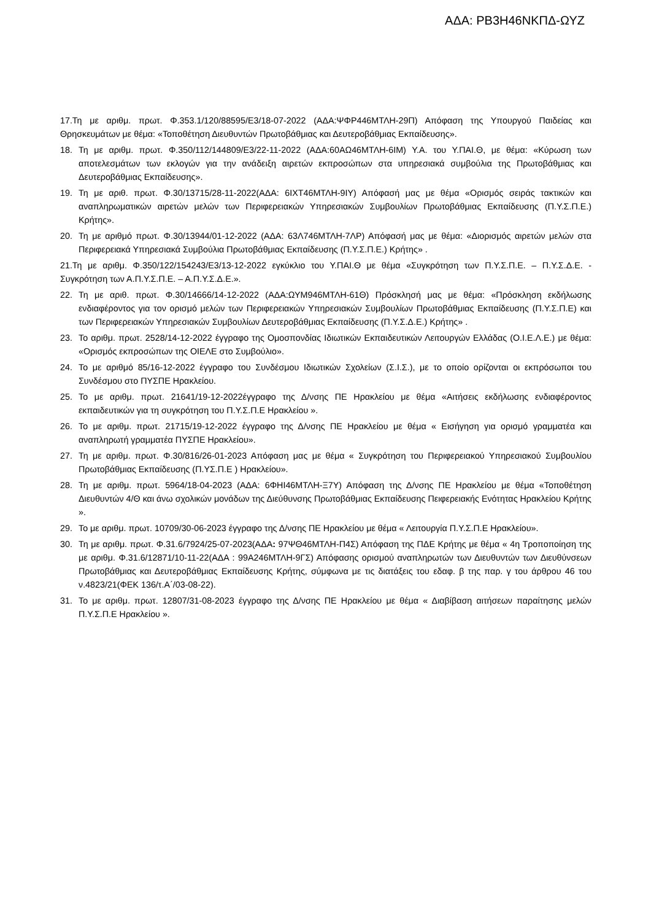ΑΔΑ: ΡΒ3Η46ΝΚΠΔ-ΩΥΖ
17.Τη με αριθμ. πρωτ. Φ.353.1/120/88595/Ε3/18-07-2022 (ΑΔΑ:ΨΦΡ446ΜΤΛΗ-29Π) Απόφαση της Υπουργού Παιδείας και Θρησκευμάτων με θέμα: «Τοποθέτηση Διευθυντών Πρωτοβάθμιας και Δευτεροβάθμιας Εκπαίδευσης».
18. Τη με αριθμ. πρωτ. Φ.350/112/144809/Ε3/22-11-2022 (ΑΔΑ:60ΑΩ46ΜΤΛΗ-6ΙΜ) Υ.Α. του Υ.ΠΑΙ.Θ, με θέμα: «Κύρωση των αποτελεσμάτων των εκλογών για την ανάδειξη αιρετών εκπροσώπων στα υπηρεσιακά συμβούλια της Πρωτοβάθμιας και Δευτεροβάθμιας Εκπαίδευσης».
19. Τη με αριθ. πρωτ. Φ.30/13715/28-11-2022(ΑΔΑ: 6ΙΧΤ46ΜΤΛΗ-9ΙΥ) Απόφασή μας με θέμα «Ορισμός σειράς τακτικών και αναπληρωματικών αιρετών μελών των Περιφερειακών Υπηρεσιακών Συμβουλίων Πρωτοβάθμιας Εκπαίδευσης (Π.Υ.Σ.Π.Ε.) Κρήτης».
20. Τη με αριθμό πρωτ. Φ.30/13944/01-12-2022 (ΑΔΑ: 63Λ746ΜΤΛΗ-7ΛΡ) Απόφασή μας με θέμα: «Διορισμός αιρετών μελών στα Περιφερειακά Υπηρεσιακά Συμβούλια Πρωτοβάθμιας Εκπαίδευσης (Π.Υ.Σ.Π.Ε.) Κρήτης» .
21.Τη με αριθμ. Φ.350/122/154243/Ε3/13-12-2022 εγκύκλιο του Υ.ΠΑΙ.Θ με θέμα «Συγκρότηση των Π.Υ.Σ.Π.Ε. – Π.Υ.Σ.Δ.Ε. - Συγκρότηση των Α.Π.Υ.Σ.Π.Ε. – Α.Π.Υ.Σ.Δ.Ε.».
22. Τη με αριθ. πρωτ. Φ.30/14666/14-12-2022 (ΑΔΑ:ΩΥΜ946ΜΤΛΗ-61Θ) Πρόσκλησή μας με θέμα: «Πρόσκληση εκδήλωσης ενδιαφέροντος για τον ορισμό μελών των Περιφερειακών Υπηρεσιακών Συμβουλίων Πρωτοβάθμιας Εκπαίδευσης (Π.Υ.Σ.Π.Ε) και των Περιφερειακών Υπηρεσιακών Συμβουλίων Δευτεροβάθμιας Εκπαίδευσης (Π.Υ.Σ.Δ.Ε.) Κρήτης» .
23. Το αριθμ. πρωτ. 2528/14-12-2022 έγγραφο της Ομοσπονδίας Ιδιωτικών Εκπαιδευτικών Λειτουργών Ελλάδας (Ο.Ι.Ε.Λ.Ε.) με θέμα: «Ορισμός εκπροσώπων της ΟΙΕΛΕ στο Συμβούλιο».
24. Το με αριθμό 85/16-12-2022 έγγραφο του Συνδέσμου Ιδιωτικών Σχολείων (Σ.Ι.Σ.), με το οποίο ορίζονται οι εκπρόσωποι του Συνδέσμου στο ΠΥΣΠΕ Ηρακλείου.
25. Το με αριθμ. πρωτ. 21641/19-12-2022έγγραφο της Δ/νσης ΠΕ Ηρακλείου με θέμα «Αιτήσεις εκδήλωσης ενδιαφέροντος εκπαιδευτικών για τη συγκρότηση του Π.Υ.Σ.Π.Ε Ηρακλείου ».
26. Το με αριθμ. πρωτ. 21715/19-12-2022 έγγραφο της Δ/νσης ΠΕ Ηρακλείου με θέμα « Εισήγηση για ορισμό γραμματέα και αναπληρωτή γραμματέα ΠΥΣΠΕ Ηρακλείου».
27. Τη με αριθμ. πρωτ. Φ.30/816/26-01-2023 Απόφαση μας με θέμα « Συγκρότηση του Περιφερειακού Υπηρεσιακού Συμβουλίου Πρωτοβάθμιας Εκπαίδευσης (Π.ΥΣ.Π.Ε ) Ηρακλείου».
28. Τη με αριθμ. πρωτ. 5964/18-04-2023 (ΑΔΑ: 6ΦΗΙ46ΜΤΛΗ-Ξ7Υ) Απόφαση της Δ/νσης ΠΕ Ηρακλείου με θέμα «Τοποθέτηση Διευθυντών 4/Θ και άνω σχολικών μονάδων της Διεύθυνσης Πρωτοβάθμιας Εκπαίδευσης Πειφερειακής Ενότητας Ηρακλείου Κρήτης ».
29. Το με αριθμ. πρωτ. 10709/30-06-2023 έγγραφο της Δ/νσης ΠΕ Ηρακλείου με θέμα « Λειτουργία Π.Υ.Σ.Π.Ε Ηρακλείου».
30. Τη με αριθμ. πρωτ. Φ.31.6/7924/25-07-2023(ΑΔΑ: 97ΨΘ46ΜΤΛΗ-Π4Σ) Απόφαση της ΠΔΕ Κρήτης με θέμα « 4η Τροποποίηση της με αριθμ. Φ.31.6/12871/10-11-22(ΑΔΑ : 99Α246ΜΤΛΗ-9ΓΣ) Απόφασης ορισμού αναπληρωτών των Διευθυντών των Διευθύνσεων Πρωτοβάθμιας και Δευτεροβάθμιας Εκπαίδευσης Κρήτης, σύμφωνα με τις διατάξεις του εδαφ. β της παρ. γ του άρθρου 46 του ν.4823/21(ΦΕΚ 136/τ.Α΄/03-08-22).
31. Το με αριθμ. πρωτ. 12807/31-08-2023 έγγραφο της Δ/νσης ΠΕ Ηρακλείου με θέμα « Διαβίβαση αιτήσεων παραίτησης μελών Π.Υ.Σ.Π.Ε Ηρακλείου ».